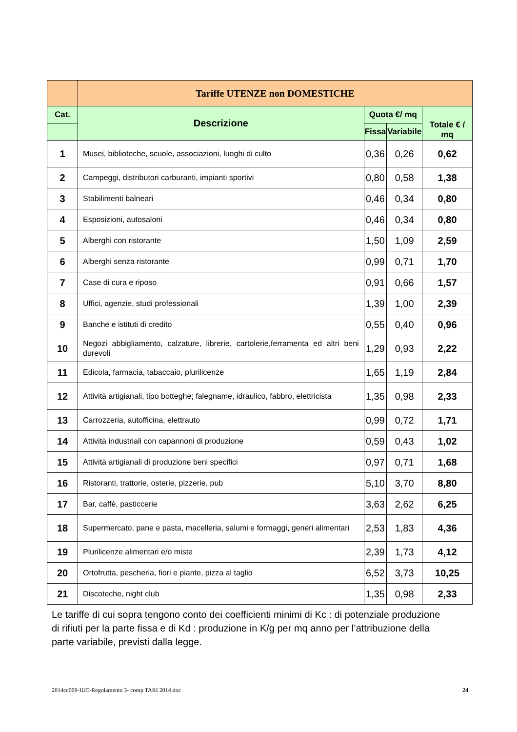| | Tariffe UTENZE non DOMESTICHE | | | |
| --- | --- | --- | --- | --- |
| Cat. | Descrizione | Quota €/ mq | | Totale € / mq |
| | | Fissa | Variabile | |
| 1 | Musei, biblioteche, scuole, associazioni, luoghi di culto | 0,36 | 0,26 | 0,62 |
| 2 | Campeggi, distributori carburanti, impianti sportivi | 0,80 | 0,58 | 1,38 |
| 3 | Stabilimenti balneari | 0,46 | 0,34 | 0,80 |
| 4 | Esposizioni, autosaloni | 0,46 | 0,34 | 0,80 |
| 5 | Alberghi con ristorante | 1,50 | 1,09 | 2,59 |
| 6 | Alberghi senza ristorante | 0,99 | 0,71 | 1,70 |
| 7 | Case di cura e riposo | 0,91 | 0,66 | 1,57 |
| 8 | Uffici, agenzie, studi professionali | 1,39 | 1,00 | 2,39 |
| 9 | Banche e istituti di credito | 0,55 | 0,40 | 0,96 |
| 10 | Negozi abbigliamento, calzature, librerie, cartolerie,ferramenta ed altri beni durevoli | 1,29 | 0,93 | 2,22 |
| 11 | Edicola, farmacia, tabaccaio, plurilicenze | 1,65 | 1,19 | 2,84 |
| 12 | Attività artigianali, tipo botteghe; falegname, idraulico, fabbro, elettricista | 1,35 | 0,98 | 2,33 |
| 13 | Carrozzeria, autofficina, elettrauto | 0,99 | 0,72 | 1,71 |
| 14 | Attività industriali con capannoni di produzione | 0,59 | 0,43 | 1,02 |
| 15 | Attività artigianali di produzione beni specifici | 0,97 | 0,71 | 1,68 |
| 16 | Ristoranti, trattorie, osterie, pizzerie, pub | 5,10 | 3,70 | 8,80 |
| 17 | Bar, caffè, pasticcerie | 3,63 | 2,62 | 6,25 |
| 18 | Supermercato, pane e pasta, macelleria, salumi e formaggi, generi alimentari | 2,53 | 1,83 | 4,36 |
| 19 | Plurilicenze alimentari e/o miste | 2,39 | 1,73 | 4,12 |
| 20 | Ortofrutta, pescheria, fiori e piante, pizza al taglio | 6,52 | 3,73 | 10,25 |
| 21 | Discoteche, night club | 1,35 | 0,98 | 2,33 |
Le tariffe di cui sopra tengono conto dei coefficienti minimi di Kc : di potenziale produzione di rifiuti per la parte fissa e di Kd : produzione in K/g per mq anno per l’attribuzione della parte variabile, previsti dalla legge.
2014cc009-IUC-Regolamento 3- comp TARI 2014.doc 24